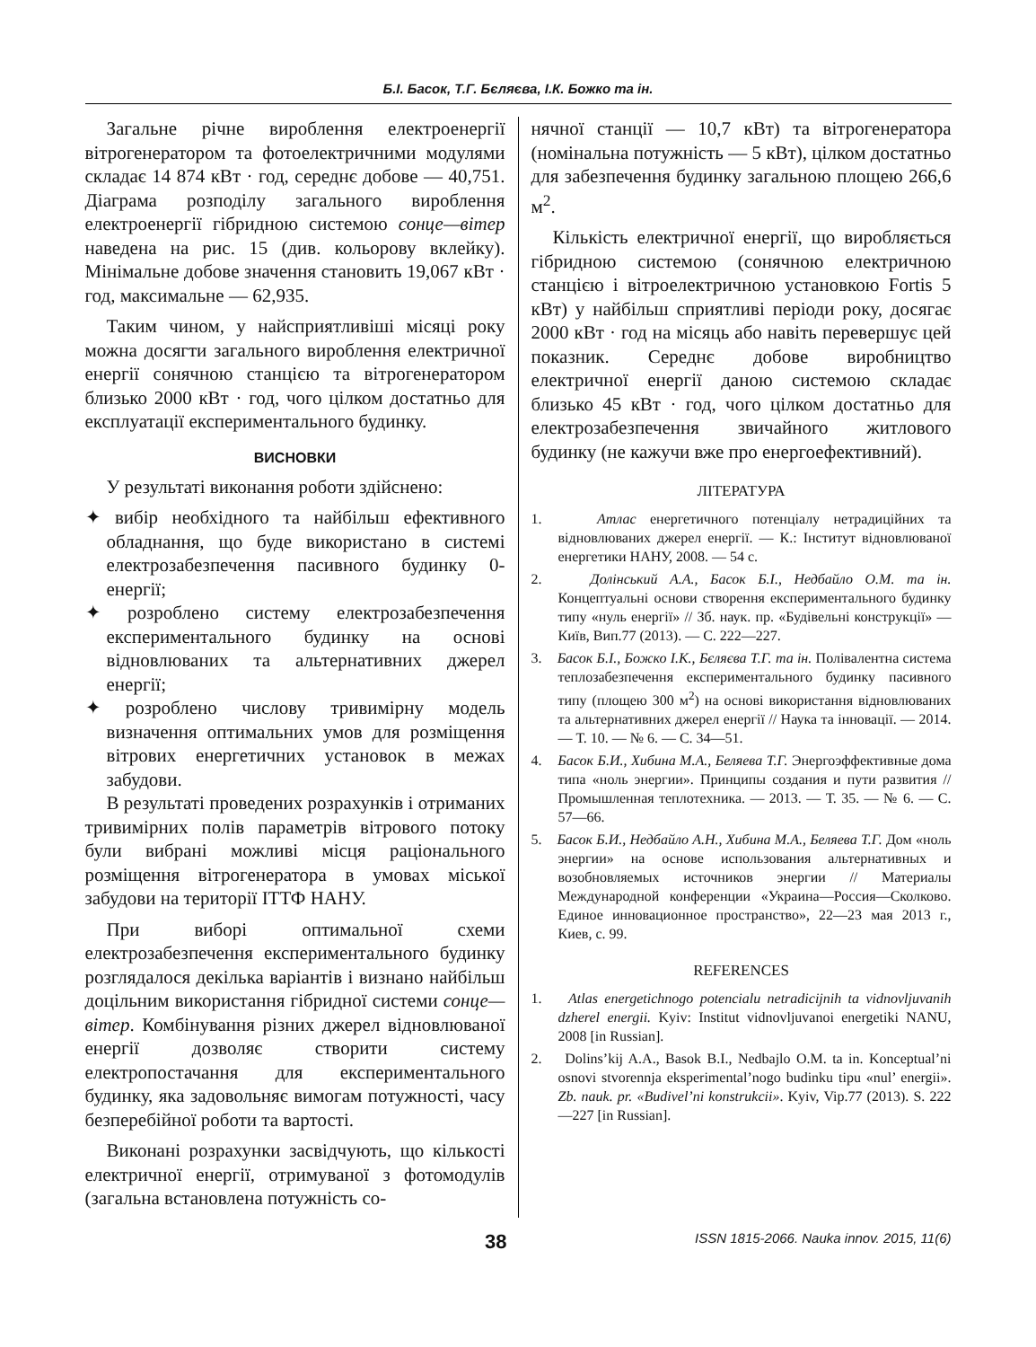Б.І. Басок, Т.Г. Бєляєва, І.К. Божко та ін.
Загальне річне вироблення електроенергії вітрогенератором та фотоелектричними модулями складає 14 874 кВт · год, середнє добове — 40,751. Діаграма розподілу загального вироблення електроенергії гібридною системою сонце—вітер наведена на рис. 15 (див. кольорову вклейку). Мінімальне добове значення становить 19,067 кВт · год, максимальне — 62,935.
Таким чином, у найсприятливіші місяці року можна досягти загального вироблення електричної енергії сонячною станцією та вітрогенератором близько 2000 кВт · год, чого цілком достатньо для експлуатації експериментального будинку.
ВИСНОВКИ
У результаті виконання роботи здійснено:
✦ вибір необхідного та найбільш ефективного обладнання, що буде використано в системі електрозабезпечення пасивного будинку 0-енергії;
✦ розроблено систему електрозабезпечення експериментального будинку на основі відновлюваних та альтернативних джерел енергії;
✦ розроблено числову тривимірну модель визначення оптимальних умов для розміщення вітрових енергетичних установок в межах забудови.
В результаті проведених розрахунків і отриманих тривимірних полів параметрів вітрового потоку були вибрані можливі місця раціонального розміщення вітрогенератора в умовах міської забудови на території ІТТФ НАНУ.
При виборі оптимальної схеми електрозабезпечення експериментального будинку розглядалося декілька варіантів і визнано найбільш доцільним використання гібридної системи сонце—вітер. Комбінування різних джерел відновлюваної енергії дозволяє створити систему електропостачання для експериментального будинку, яка задовольняє вимогам потужності, часу безперебійної роботи та вартості.
Виконані розрахунки засвідчують, що кількості електричної енергії, отримуваної з фотомодулів (загальна встановлена потужність со-
нячної станції — 10,7 кВт) та вітрогенератора (номінальна потужність — 5 кВт), цілком достатньо для забезпечення будинку загальною площею 266,6 м<sup>2</sup>.
Кількість електричної енергії, що виробляється гібридною системою (сонячною електричною станцією і вітроелектричною установкою Fortis 5 кВт) у найбільш сприятливі періоди року, досягає 2000 кВт · год на місяць або навіть перевершує цей показник. Середнє добове виробництво електричної енергії даною системою складає близько 45 кВт · год, чого цілком достатньо для електрозабезпечення звичайного житлового будинку (не кажучи вже про енергоефективний).
ЛІТЕРАТУРА
1. Атлас енергетичного потенціалу нетрадиційних та відновлюваних джерел енергії. — К.: Інститут відновлюваної енергетики НАНУ, 2008. — 54 с.
2. Долінський А.А., Басок Б.І., Недбайло О.М. та ін. Концептуальні основи створення експериментального будинку типу «нуль енергії» // Зб. наук. пр. «Будівельні конструкції» — Київ, Вип.77 (2013). — С. 222—227.
3. Басок Б.І., Божко І.К., Бєляєва Т.Г. та ін. Полівалентна система теплозабезпечення експериментального будинку пасивного типу (площею 300 м<sup>2</sup>) на основі використання відновлюваних та альтернативних джерел енергії // Наука та інновації. — 2014. — Т. 10. — № 6. — С. 34—51.
4. Басок Б.И., Хибина М.А., Беляева Т.Г. Энергоэффективные дома типа «ноль энергии». Принципы создания и пути развития // Промышленная теплотехника. — 2013. — Т. 35. — № 6. — С. 57—66.
5. Басок Б.И., Недбайло А.Н., Хибина М.А., Беляева Т.Г. Дом «ноль энергии» на основе использования альтернативных и возобновляемых источников энергии // Материалы Международной конференции «Украина—Россия—Сколково. Единое инновационное пространство», 22—23 мая 2013 г., Киев, с. 99.
REFERENCES
1. Atlas energetichnogo potencialu netradicijnih ta vidnovljuvanih dzherel energii. Kyiv: Institut vidnovljuvanoi energetiki NANU, 2008 [in Russian].
2. Dolins’kij A.A., Basok B.I., Nedbajlo O.M. ta in. Konceptual’ni osnovi stvorennja eksperimental’nogo budinku tipu «nul’ energii». Zb. nauk. pr. «Budivel’ni konstrukcii». Kyiv, Vip.77 (2013). S. 222—227 [in Russian].
38 ISSN 1815-2066. Nauka innov. 2015, 11(6)